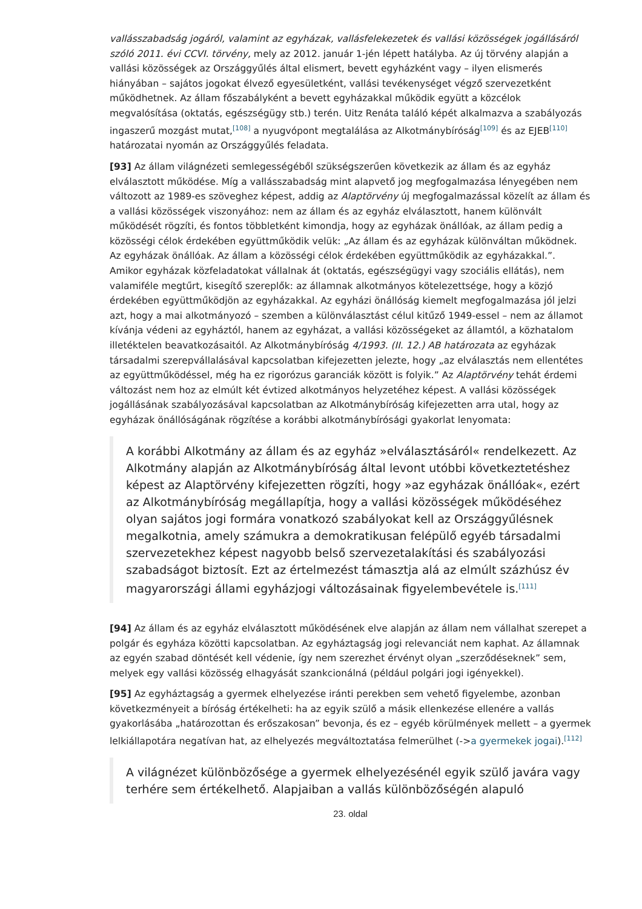vallásszabadság jogáról, valamint az egyházak, vallásfelekezetek és vallási közösségek jogállásáról szóló 2011. évi CCVI. törvény, mely az 2012. január 1-jén lépett hatályba. Az új törvény alapján a vallási közösségek az Országgyűlés által elismert, bevett egyházként vagy – ilyen elismerés hiányában – sajátos jogokat élvező egyesületként, vallási tevékenységet végző szervezetként működhetnek. Az állam főszabályként a bevett egyházakkal működik együtt a közcélok megvalósítása (oktatás, egészségügy stb.) terén. Uitz Renáta találó képét alkalmazva a szabályozás ingaszerű mozgást mutat,<sup>[108]</sup> a nyugvópont megtalálása az Alkotmánybíróság<sup>[109]</sup> és az EJEB<sup>[110]</sup> határozatai nyomán az Országgyűlés feladata.
[93] Az állam világnézeti semlegességéből szükségszerűen következik az állam és az egyház elválasztott működése. Míg a vallásszabadság mint alapvető jog megfogalmazása lényegében nem változott az 1989-es szöveghez képest, addig az Alaptörvény új megfogalmazással közelít az állam és a vallási közösségek viszonyához: nem az állam és az egyház elválasztott, hanem különvált működését rögzíti, és fontos többletként kimondja, hogy az egyházak önállóak, az állam pedig a közösségi célok érdekében együttműködik velük: „Az állam és az egyházak különváltan működnek. Az egyházak önállóak. Az állam a közösségi célok érdekében együttműködik az egyházakkal.”. Amikor egyházak közfeladatokat vállalnak át (oktatás, egészségügyi vagy szociális ellátás), nem valamiféle megtűrt, kisegítő szereplők: az államnak alkotmányos kötelezettsége, hogy a közjó érdekében együttműködjön az egyházakkal. Az egyházi önállóság kiemelt megfogalmazása jól jelzi azt, hogy a mai alkotmányozó – szemben a különválasztást célul kitűző 1949-essel – nem az államot kívánja védeni az egyháztól, hanem az egyházat, a vallási közösségeket az államtól, a közhatalom illetéktelen beavatkozásaitól. Az Alkotmánybíróság 4/1993. (II. 12.) AB határozata az egyházak társadalmi szerepvállalásával kapcsolatban kifejezetten jelezte, hogy „az elválasztás nem ellentétes az együttműködéssel, még ha ez rigorózus garanciák között is folyik.” Az Alaptörvény tehát érdemi változást nem hoz az elmúlt két évtized alkotmányos helyzetéhez képest. A vallási közösségek jogállásának szabályozásával kapcsolatban az Alkotmánybíróság kifejezetten arra utal, hogy az egyházak önállóságának rögzítése a korábbi alkotmánybírósági gyakorlat lenyomata:
A korábbi Alkotmány az állam és az egyház »elválasztásáról« rendelkezett. Az Alkotmány alapján az Alkotmánybíróság által levont utóbbi következtetéshez képest az Alaptörvény kifejezetten rögzíti, hogy »az egyházak önállóak«, ezért az Alkotmánybíróság megállapítja, hogy a vallási közösségek működéséhez olyan sajátos jogi formára vonatkozó szabályokat kell az Országgyűlésnek megalkotnia, amely számukra a demokratikusan felépülő egyéb társadalmi szervezetekhez képest nagyobb belső szervezetalakítási és szabályozási szabadságot biztosít. Ezt az értelmezést támasztja alá az elmúlt százhúsz év magyarországi állami egyházjogi változásainak figyelembevétele is.<sup>[111]</sup>
[94] Az állam és az egyház elválasztott működésének elve alapján az állam nem vállalhat szerepet a polgár és egyháza közötti kapcsolatban. Az egyháztagság jogi relevanciát nem kaphat. Az államnak az egyén szabad döntését kell védenie, így nem szerezhet érvényt olyan „szerződéseknek” sem, melyek egy vallási közösség elhagyását szankcionálná (például polgári jogi igényekkel).
[95] Az egyháztagság a gyermek elhelyezése iránti perekben sem vehető figyelembe, azonban következményeit a bíróság értékelheti: ha az egyik szülő a másik ellenkezése ellenére a vallás gyakorlásába „határozottan és erőszakosan” bevonja, és ez – egyéb körülmények mellett – a gyermek lelkiállapotára negatívan hat, az elhelyezés megváltoztatása felmerülhet (->a gyermekek jogai).<sup>[112]</sup>
A világnézet különbözősége a gyermek elhelyezésénél egyik szülő javára vagy terhére sem értékelhető. Alapjaiban a vallás különbözőségén alapuló
23. oldal